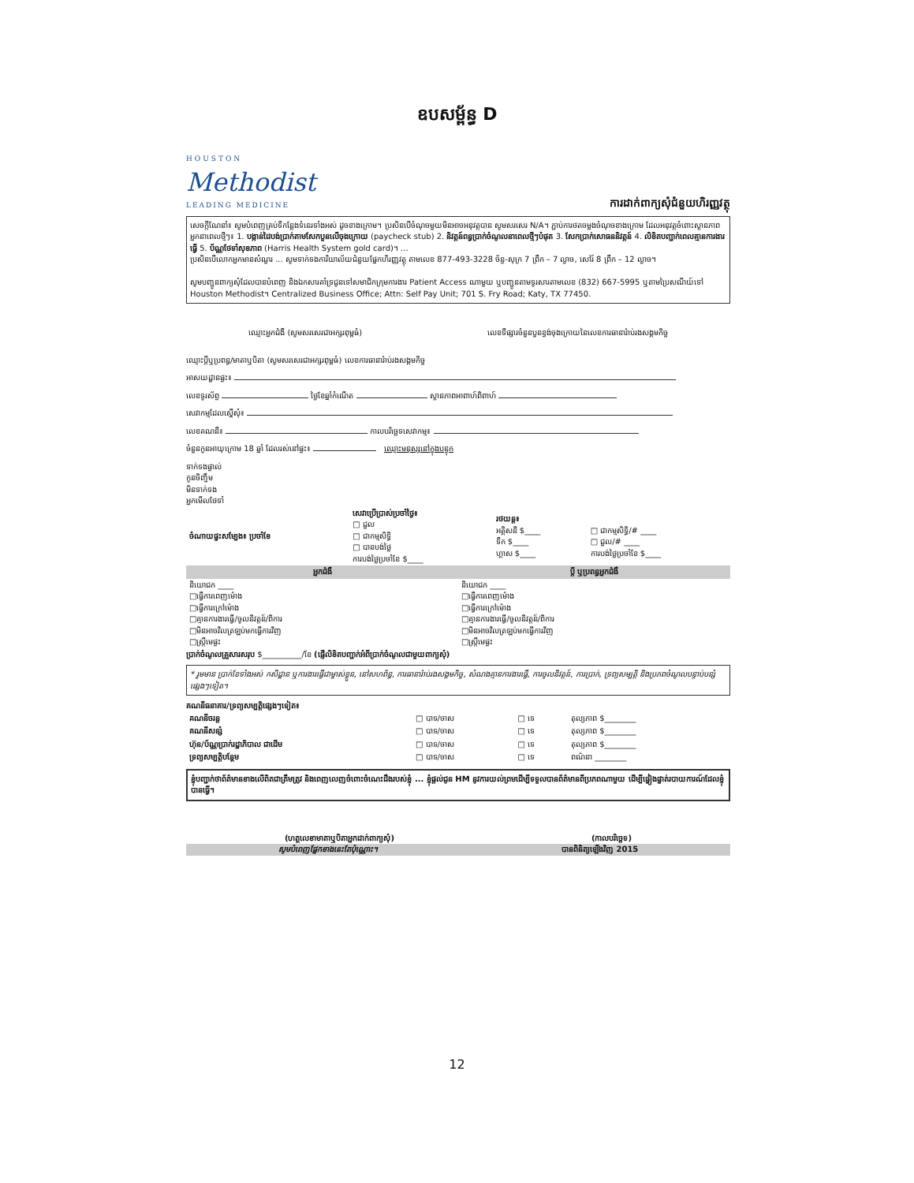ឧបសម្ព័ន្ធ D
HOUSTON
Methodist
LEADING MEDICINE
ការដាក់ពាក្យសុំជំនួយហិរញ្ញវត្ថុ
សេចក្តីណែនាំ៖ សូមបំពេញគ្រប់ទីកន្លែងទំនេរទាំងអស់ ដូចខាងក្រោម។ ប្រសិនបើចំណុចមួយមិនអាចអនុវត្តបាន សូមសរសេរ N/A។ ភ្ជាប់ការថតចម្លងចំណុចខាងក្រោម ដែលអនុវត្តចំពោះស្ថានភាពអ្នកនាពេលថ្មីៗ៖ 1. បង្កាន់ដៃបង់ប្រាក់តាមសែកបួនលើចុងក្រោយ (paycheck stub) 2. និវត្តន៍ពន្ធប្រាក់ចំណូលនាពេលថ្មីៗបំផុត 3. សែកប្រាក់សោធននិវត្តន៍ 4. លិខិតបញ្ជាក់ពេលគ្មានការងារធ្វើ 5. ប័ណ្ណថែទាំសុខភាព (Harris Health System gold card)។ ...
ប្រសិនបើលោកអ្នកមានសំណួរ ... សូមទាក់ទងការិយាល័យជំនួយផ្នែកហិរញ្ញវត្ថុ តាមលេខ 877-493-3228 ច័ន្ទ-សុក្រ 7 ព្រឹក – 7 ល្ងាច, សៅរ៍ 8 ព្រឹក – 12 ល្ងាច។
សូមបញ្ជូនពាក្យសុំដែលបានបំពេញ និងឯកសារគាំទ្រជូនទៅសមាជិកក្រុមការងារ Patient Access ណាមួយ ឬបញ្ជូនតាមទូរសារតាមលេខ (832) 667-5995 ឬតាមប្រៃសណីយ៍ទៅ Houston Methodist។ Centralized Business Office; Attn: Self Pay Unit; 701 S. Fry Road; Katy, TX 77450.
ឈ្មោះអ្នកជំងឺ (សូមសរសេរជាអក្សរពុម្ពធំ) លេខ​ទីផ្សារ​ចំនួនបួនខ្ទង់ចុងក្រោយនៃលេខការធានារ៉ាប់រងសង្គមកិច្ច
ឈ្មោះប្តីឬប្រពន្ធ/មាតាឬបិតា (សូមសរសេរជាអក្សរពុម្ពធំ) លេខការធានារ៉ាប់រងសង្គមកិច្ច
អាសយដ្ឋានផ្ទះ៖
លេខទូរស័ព្ទ ថ្ងៃខែឆ្នាំកំណើត ស្ថានភាពអាពាហ៍ពិពាហ៍
សេវាកម្មដែលស្នើសុំ៖
លេខគណនី៖ កាលបរិច្ឆេទសេវាកម្ម៖
ចំនួនកូនអាយុក្រោម 18 ឆ្នាំ ដែលរស់នៅផ្ទះ៖ ឈ្មោះមនុស្សនៅក្នុងបន្ទុក
ទាក់ទងផ្ទាល់
កូនចិញ្ចឹម
មិនទាក់ទង
អ្នកមើលថែទាំ
| ចំណាយផ្ទះសម្បែង៖ ប្រចាំខែ | សេវាប្រើប្រាស់ប្រចាំថ្ងៃ៖ □ ជួល □ ជាកម្មសិទ្ធិ □ បានបង់ថ្លៃ ការបង់ថ្លៃប្រចាំខែ $____ | រថយន្ត៖ អគ្គិសនី $____ ទឹក $____ ហ្គាស $____ | □ ជាកម្មសិទ្ធិ/# ____ □ ជួល/# ____ ការបង់ថ្លៃប្រចាំខែ $____ |
| អ្នកជំងឺ | ប្តី ឬប្រពន្ធអ្នកជំងឺ |
| --- | --- |
| និយោជក ____ □ធ្វើការពេញម៉ោង □ធ្វើការក្រៅម៉ោង □គ្មានការងារធ្វើ/ចូលនិវត្តន៍/ពិការ □មិនអាចវិលត្រឡប់មកធ្វើការវិញ □ស្ត្រីមេផ្ទះ | និយោជក ____ □ធ្វើការពេញម៉ោង □ធ្វើការក្រៅម៉ោង □គ្មានការងារធ្វើ/ចូលនិវត្តន៍/ពិការ □មិនអាចវិលត្រឡប់មកធ្វើការវិញ □ស្ត្រីមេផ្ទះ |
ប្រាក់ចំណូលគ្រួសារសរុប $__________/ខែ (ផ្ញើលិខិតបញ្ជាក់អំពីប្រាក់ចំណូលជាមួយពាក្យសុំ)
* រួមមាន ប្រាក់ខែទាំងអស់ កសិដ្ឋាន ឬការងារធ្វើជាម្ចាស់ខ្លួន, នៅសហព័ន្ធ, ការធានារ៉ាប់រងសង្គមកិច្ច, សំណងគ្មានការងារធ្វើ, ការចូលនិវត្តន៍, ការប្រាក់, ទ្រព្យសម្បត្តិ និងប្រភពចំណូលបន្ទាប់បន្សំផ្សេងៗទៀត។
គណនីធនាគារ/ទ្រព្យសម្បត្តិផ្សេងៗទៀត៖
| គណនីចរន្ត | □ បាទ/ចាស | □ ទេ | តុល្យភាព $________ |
| គណនីសន្សំ | □ បាទ/ចាស | □ ទេ | តុល្យភាព $________ |
| ហ៊ុន/ប័ណ្ណប្រាក់រដ្ឋាភិបាល ជាដើម | □ បាទ/ចាស | □ ទេ | តុល្យភាព $________ |
| ទ្រព្យសម្បត្តិបន្ថែម | □ បាទ/ចាស | □ ទេ | ពណ៌នា ________ |
ខ្ញុំបញ្ជាក់ថាព័ត៌មានខាងលើពិតជាត្រឹមត្រូវ និងពេញលេញចំពោះចំណេះដឹងរបស់ខ្ញុំ ... ខ្ញុំផ្តល់ជូន HM នូវការយល់ព្រមដើម្បីទទួលបានព័ត៌មានពីប្រភពណាមួយ ដើម្បីផ្ទៀងផ្ទាត់របាយការណ៍ដែលខ្ញុំបានធ្វើ។
(ហត្ថលេខាមាតាឬបិតាអ្នកដាក់ពាក្យសុំ) (កាលបរិច្ឆេទ)
សូមបំពេញផ្នែកខាងនេះតែប៉ុណ្ណោះ។ បានពិនិត្យឡើងវិញ 2015
12